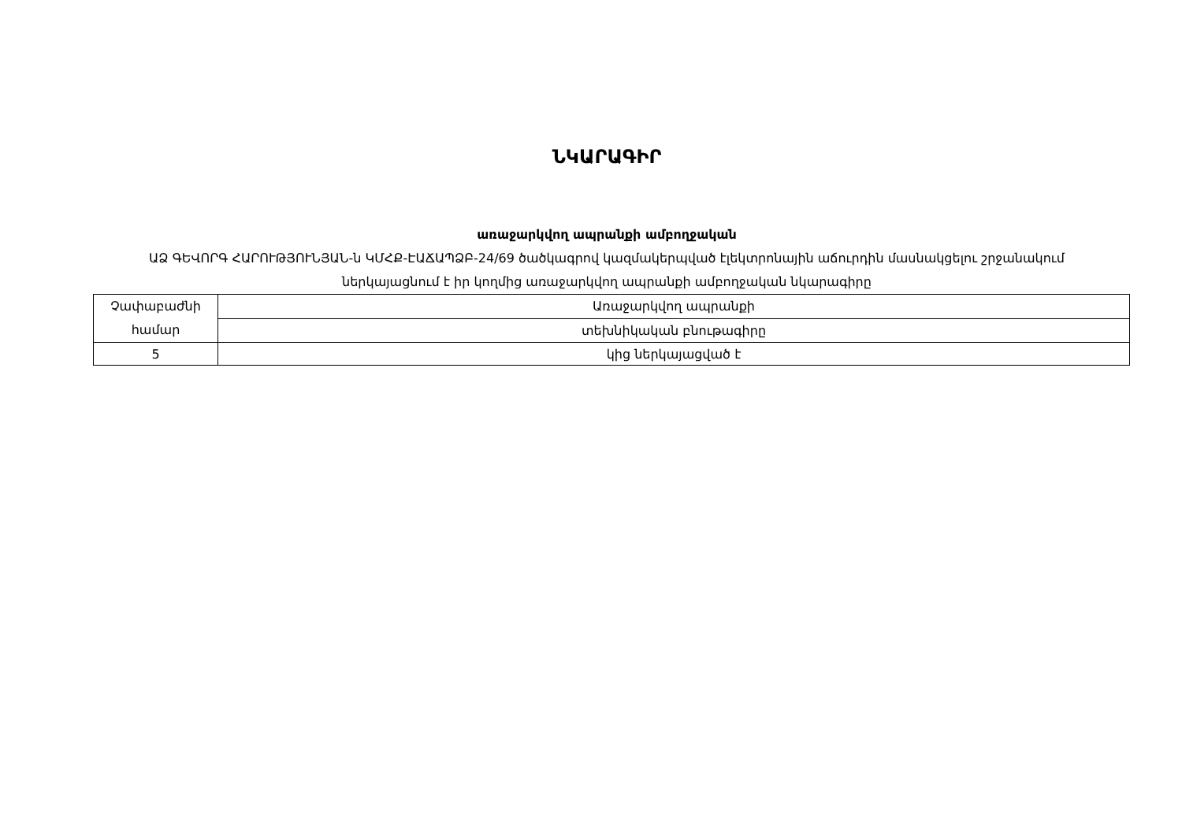ՆԿԱՐԱԳԻՐ
առաջարկվող ապրանքի ամբողջական
ԱՁ ԳԵՎՈՐԳ ՀԱՐՈՒԹՅՈՒՆՅԱՆ-ն ԿՄՀՔ-ԷԱՃԱՊՁԲ-24/69 ծածկագրով կազմակերպված էլեկտրոնային աճուրդին մասնակցելու շրջանակում ներկայացնում է իր կողմից առաջարկվող ապրանքի ամբողջական նկարագիրը
| Չափաբաժնի համար | Առաջարկվող ապրանքի |
| | տեխնիկական բնութագիրը |
| 5 | կից ներկայացված է |